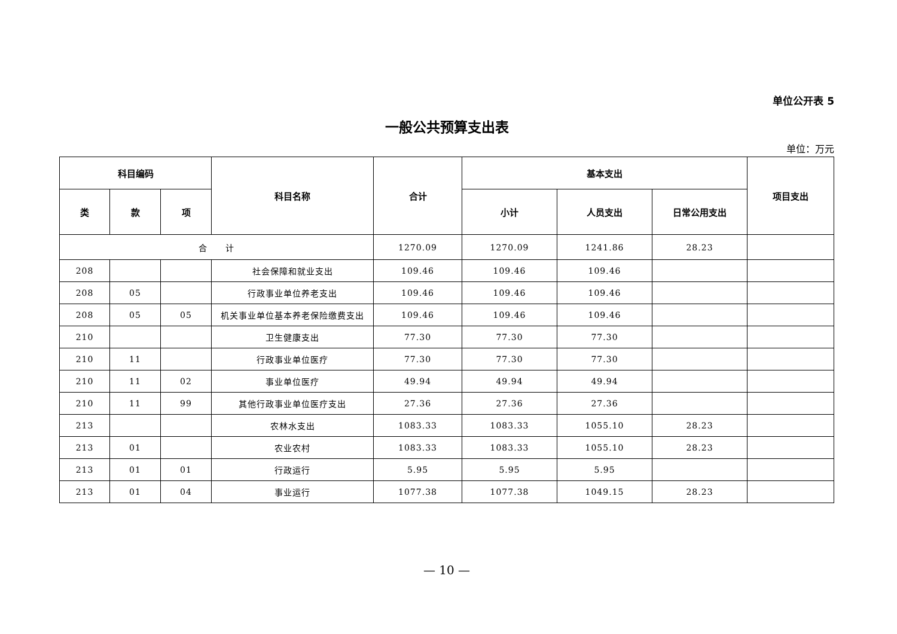单位公开表 5
一般公共预算支出表
单位：万元
| 科目编码 | | | 科目名称 | 合计 | 基本支出 | | | 项目支出 |
| --- | --- | --- | --- | --- | --- | --- | --- | --- |
| 类 | 款 | 项 | | | 小计 | 人员支出 | 日常公用支出 | |
| 合 计 | | | | 1270.09 | 1270.09 | 1241.86 | 28.23 | |
| 208 | | | 社会保障和就业支出 | 109.46 | 109.46 | 109.46 | | |
| 208 | 05 | | 行政事业单位养老支出 | 109.46 | 109.46 | 109.46 | | |
| 208 | 05 | 05 | 机关事业单位基本养老保险缴费支出 | 109.46 | 109.46 | 109.46 | | |
| 210 | | | 卫生健康支出 | 77.30 | 77.30 | 77.30 | | |
| 210 | 11 | | 行政事业单位医疗 | 77.30 | 77.30 | 77.30 | | |
| 210 | 11 | 02 | 事业单位医疗 | 49.94 | 49.94 | 49.94 | | |
| 210 | 11 | 99 | 其他行政事业单位医疗支出 | 27.36 | 27.36 | 27.36 | | |
| 213 | | | 农林水支出 | 1083.33 | 1083.33 | 1055.10 | 28.23 | |
| 213 | 01 | | 农业农村 | 1083.33 | 1083.33 | 1055.10 | 28.23 | |
| 213 | 01 | 01 | 行政运行 | 5.95 | 5.95 | 5.95 | | |
| 213 | 01 | 04 | 事业运行 | 1077.38 | 1077.38 | 1049.15 | 28.23 | |
— 10 —